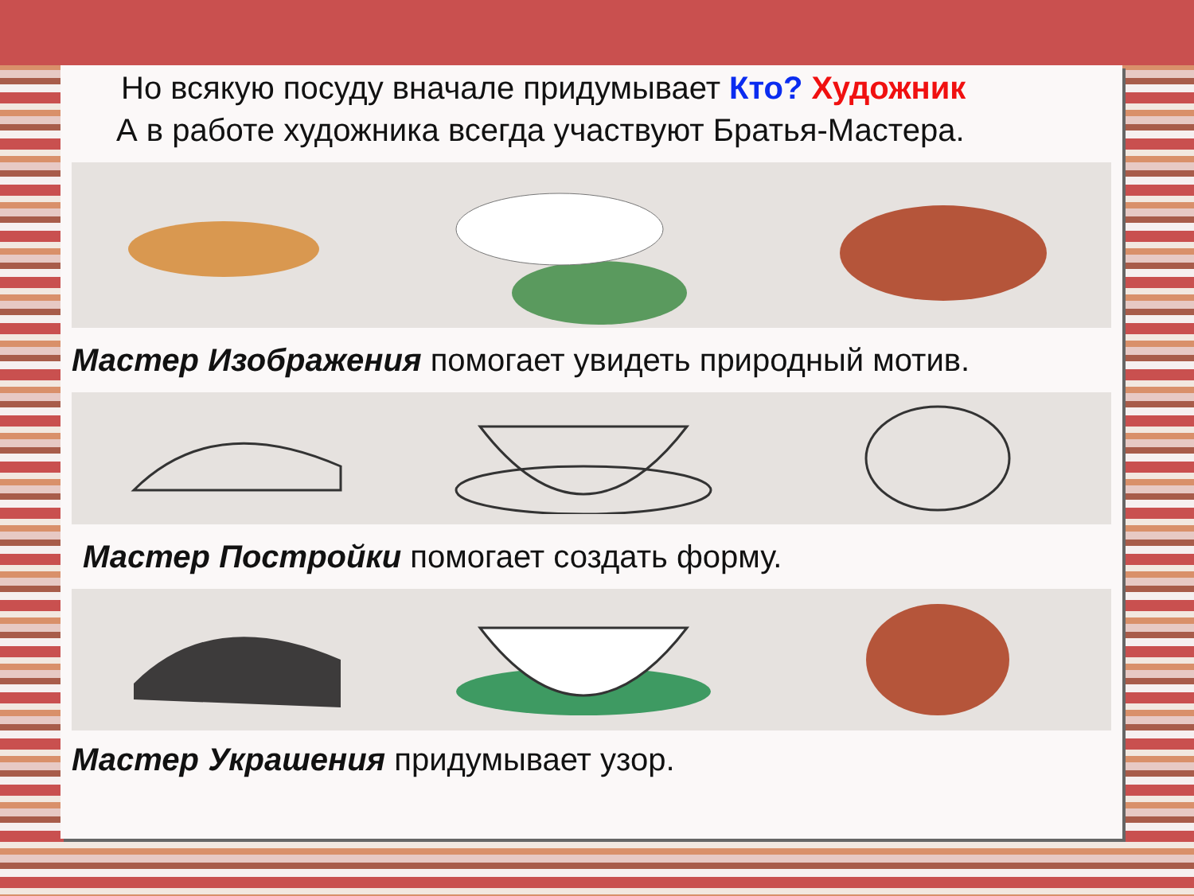Но всякую посуду вначале придумывает Кто? Художник
А в работе художника всегда участвуют Братья-Мастера.
Мастер Изображения помогает увидеть природный мотив.
Мастер Постройки помогает создать форму.
Мастер Украшения придумывает узор.